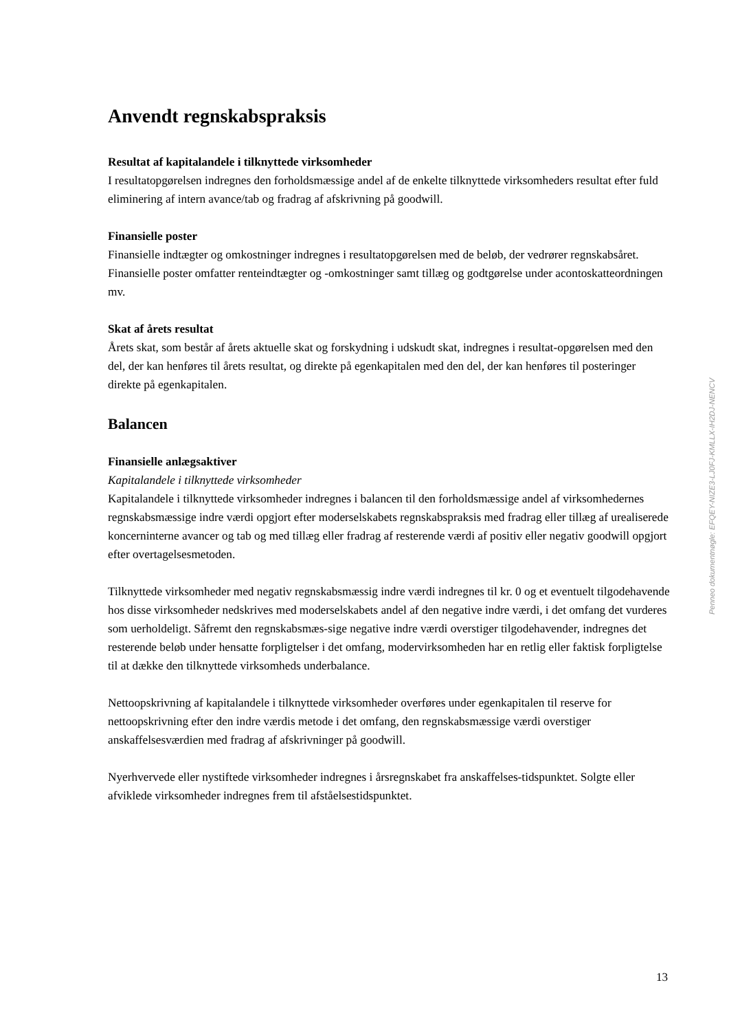Anvendt regnskabspraksis
Resultat af kapitalandele i tilknyttede virksomheder
I resultatopgørelsen indregnes den forholdsmæssige andel af de enkelte tilknyttede virksomheders resultat efter fuld eliminering af intern avance/tab og fradrag af afskrivning på goodwill.
Finansielle poster
Finansielle indtægter og omkostninger indregnes i resultatopgørelsen med de beløb, der vedrører regnskabsåret. Finansielle poster omfatter renteindtægter og -omkostninger samt tillæg og godtgørelse under acontoskatteordningen mv.
Skat af årets resultat
Årets skat, som består af årets aktuelle skat og forskydning i udskudt skat, indregnes i resultat-opgørelsen med den del, der kan henføres til årets resultat, og direkte på egenkapitalen med den del, der kan henføres til posteringer direkte på egenkapitalen.
Balancen
Finansielle anlægsaktiver
Kapitalandele i tilknyttede virksomheder
Kapitalandele i tilknyttede virksomheder indregnes i balancen til den forholdsmæssige andel af virksomhedernes regnskabsmæssige indre værdi opgjort efter moderselskabets regnskabspraksis med fradrag eller tillæg af urealiserede koncerninterne avancer og tab og med tillæg eller fradrag af resterende værdi af positiv eller negativ goodwill opgjort efter overtagelsesmetoden.
Tilknyttede virksomheder med negativ regnskabsmæssig indre værdi indregnes til kr. 0 og et eventuelt tilgodehavende hos disse virksomheder nedskrives med moderselskabets andel af den negative indre værdi, i det omfang det vurderes som uerholdeligt. Såfremt den regnskabsmæs-sige negative indre værdi overstiger tilgodehavender, indregnes det resterende beløb under hensatte forpligtelser i det omfang, modervirksomheden har en retlig eller faktisk forpligtelse til at dække den tilknyttede virksomheds underbalance.
Nettoopskrivning af kapitalandele i tilknyttede virksomheder overføres under egenkapitalen til reserve for nettoopskrivning efter den indre værdis metode i det omfang, den regnskabsmæssige værdi overstiger anskaffelsesværdien med fradrag af afskrivninger på goodwill.
Nyerhvervede eller nystiftede virksomheder indregnes i årsregnskabet fra anskaffelses-tidspunktet. Solgte eller afviklede virksomheder indregnes frem til afståelsestidspunktet.
Penneo dokumentnøgle: EFQEY-NIZE3-LJ0FJ-KMLLX-IH2DJ-NENCV
13